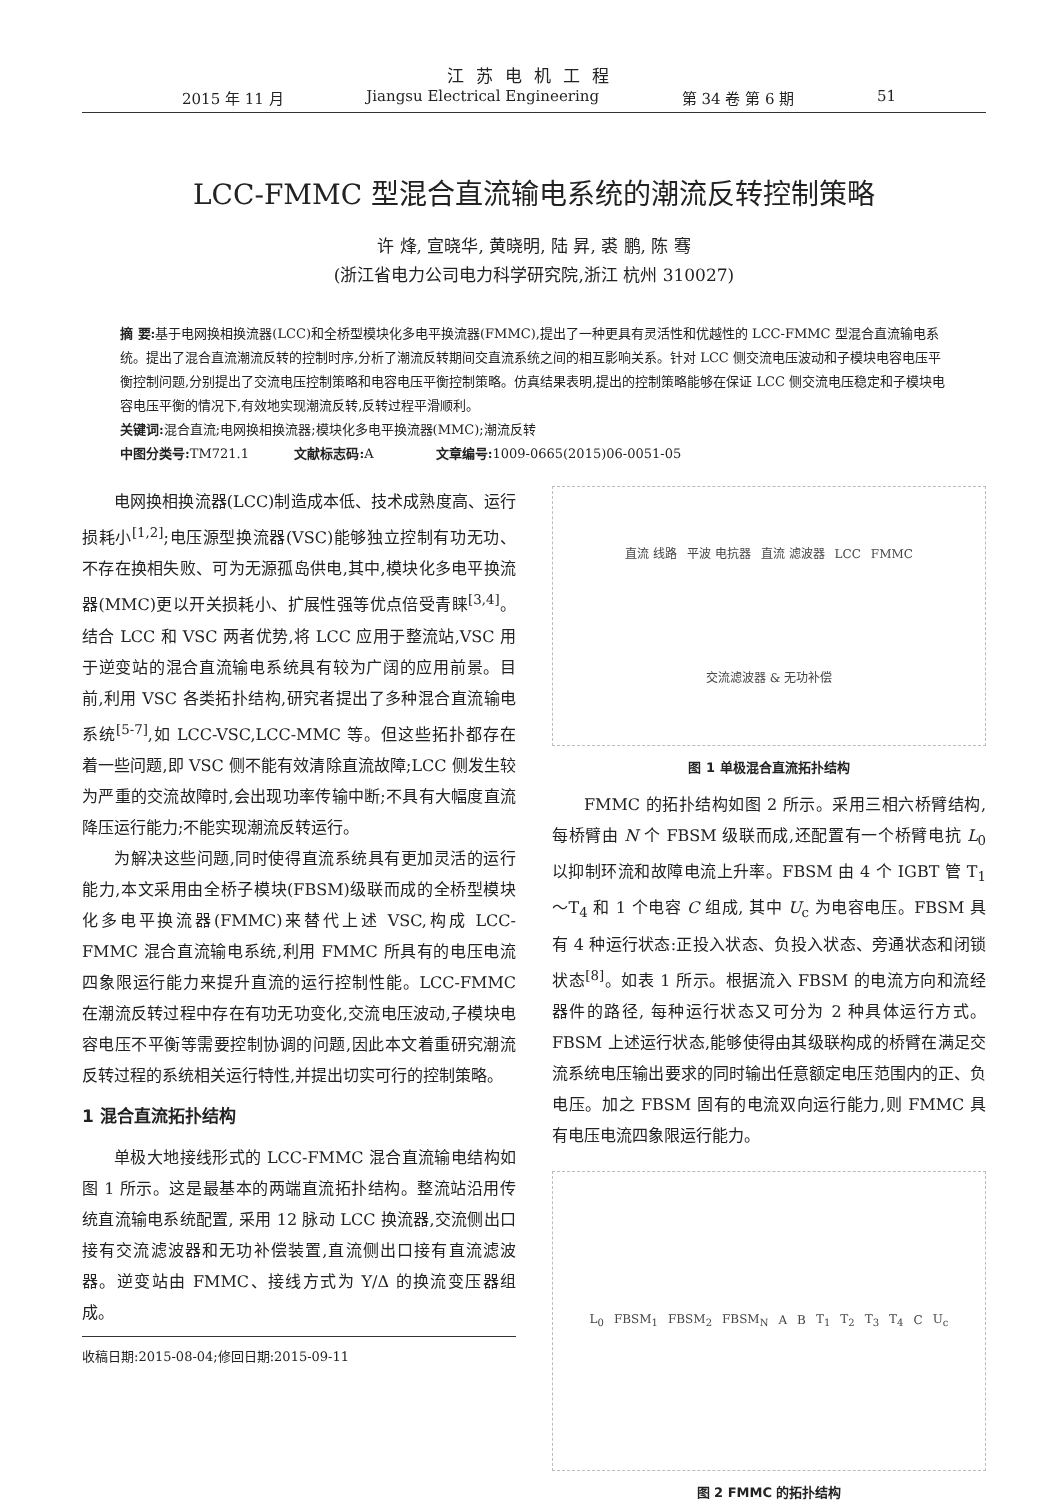江苏电机工程
2015 年 11 月 Jiangsu Electrical Engineering 第 34 卷 第 6 期 51
LCC-FMMC 型混合直流输电系统的潮流反转控制策略
许 烽, 宣晓华, 黄晓明, 陆 昇, 裘 鹏, 陈 骞
(浙江省电力公司电力科学研究院,浙江 杭州 310027)
摘 要: 基于电网换相换流器(LCC)和全桥型模块化多电平换流器(FMMC),提出了一种更具有灵活性和优越性的 LCC-FMMC 型混合直流输电系统。提出了混合直流潮流反转的控制时序,分析了潮流反转期间交直流系统之间的相互影响关系。针对 LCC 侧交流电压波动和子模块电容电压平衡控制问题,分别提出了交流电压控制策略和电容电压平衡控制策略。仿真结果表明,提出的控制策略能够在保证 LCC 侧交流电压稳定和子模块电容电压平衡的情况下,有效地实现潮流反转,反转过程平滑顺利。
关键词: 混合直流;电网换相换流器;模块化多电平换流器(MMC);潮流反转
中图分类号: TM721.1 文献标志码: A 文章编号: 1009-0665(2015)06-0051-05
电网换相换流器(LCC)制造成本低、技术成熟度高、运行损耗小<sup>[1,2]</sup>;电压源型换流器(VSC)能够独立控制有功无功、不存在换相失败、可为无源孤岛供电,其中,模块化多电平换流器(MMC)更以开关损耗小、扩展性强等优点倍受青睐<sup>[3,4]</sup>。结合 LCC 和 VSC 两者优势,将 LCC 应用于整流站,VSC 用于逆变站的混合直流输电系统具有较为广阔的应用前景。目前,利用 VSC 各类拓扑结构,研究者提出了多种混合直流输电系统<sup>[5-7]</sup>,如 LCC-VSC,LCC-MMC 等。但这些拓扑都存在着一些问题,即 VSC 侧不能有效清除直流故障;LCC 侧发生较为严重的交流故障时,会出现功率传输中断;不具有大幅度直流降压运行能力;不能实现潮流反转运行。
为解决这些问题,同时使得直流系统具有更加灵活的运行能力,本文采用由全桥子模块(FBSM)级联而成的全桥型模块化多电平换流器(FMMC)来替代上述 VSC,构成 LCC-FMMC 混合直流输电系统,利用 FMMC 所具有的电压电流四象限运行能力来提升直流的运行控制性能。LCC-FMMC 在潮流反转过程中存在有功无功变化,交流电压波动,子模块电容电压不平衡等需要控制协调的问题,因此本文着重研究潮流反转过程的系统相关运行特性,并提出切实可行的控制策略。
1 混合直流拓扑结构
单极大地接线形式的 LCC-FMMC 混合直流输电结构如图 1 所示。这是最基本的两端直流拓扑结构。整流站沿用传统直流输电系统配置, 采用 12 脉动 LCC 换流器,交流侧出口接有交流滤波器和无功补偿装置,直流侧出口接有直流滤波器。逆变站由 FMMC、接线方式为 Y/Δ 的换流变压器组成。
收稿日期:2015-08-04;修回日期:2015-09-11
直流 线路 平波 电抗器 直流 滤波器 LCC FMMC 交流滤波器 & 无功补偿
图 1 单极混合直流拓扑结构
FMMC 的拓扑结构如图 2 所示。采用三相六桥臂结构,每桥臂由 N 个 FBSM 级联而成,还配置有一个桥臂电抗 L<sub>0</sub> 以抑制环流和故障电流上升率。FBSM 由 4 个 IGBT 管 T<sub>1</sub>～T<sub>4</sub> 和 1 个电容 C 组成, 其中 U<sub>c</sub> 为电容电压。FBSM 具有 4 种运行状态:正投入状态、负投入状态、旁通状态和闭锁状态<sup>[8]</sup>。如表 1 所示。根据流入 FBSM 的电流方向和流经器件的路径, 每种运行状态又可分为 2 种具体运行方式。FBSM 上述运行状态,能够使得由其级联构成的桥臂在满足交流系统电压输出要求的同时输出任意额定电压范围内的正、负电压。加之 FBSM 固有的电流双向运行能力,则 FMMC 具有电压电流四象限运行能力。
L<sub>0</sub> FBSM<sub>1</sub> FBSM<sub>2</sub> FBSM<sub>N</sub> A B T<sub>1</sub> T<sub>2</sub> T<sub>3</sub> T<sub>4</sub> C U<sub>c</sub>
图 2 FMMC 的拓扑结构